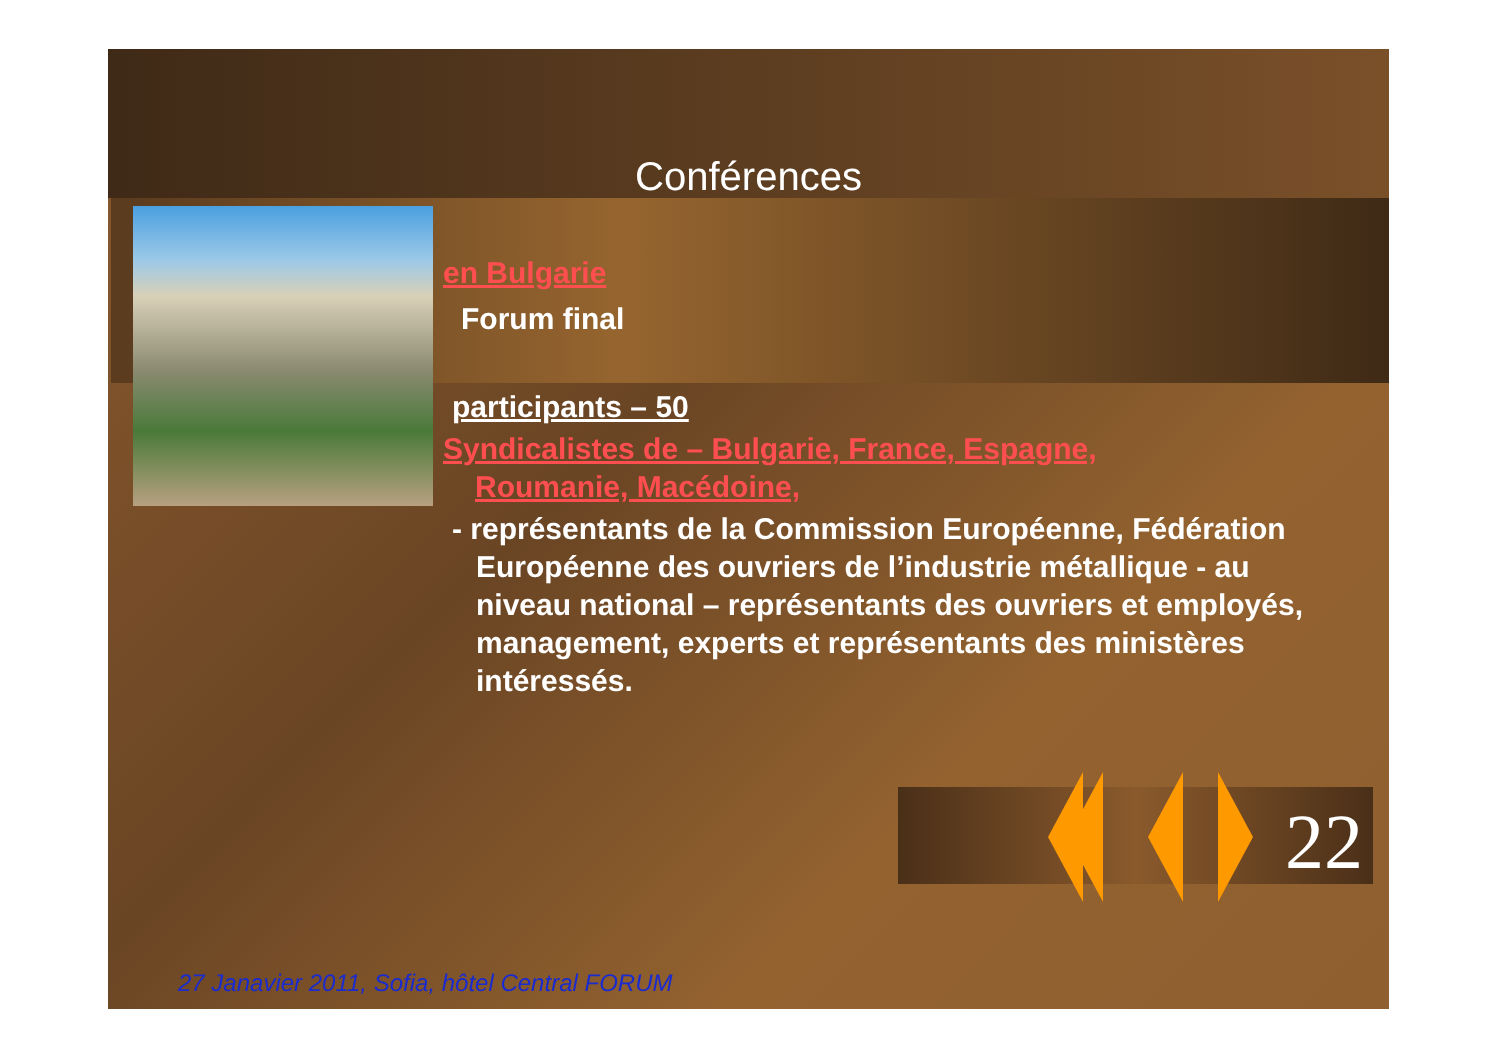Conférences
en Bulgarie
Forum final
participants – 50
Syndicalistes de – Bulgarie, France, Espagne,
Roumanie, Macédoine,
- représentants de la Commission Européenne, Fédération Européenne des ouvriers de l’industrie métallique - au niveau national – représentants des ouvriers et employés, management, experts et représentants des ministères intéressés.
22
27 Janavier 2011, Sofia, hôtel Central FORUM